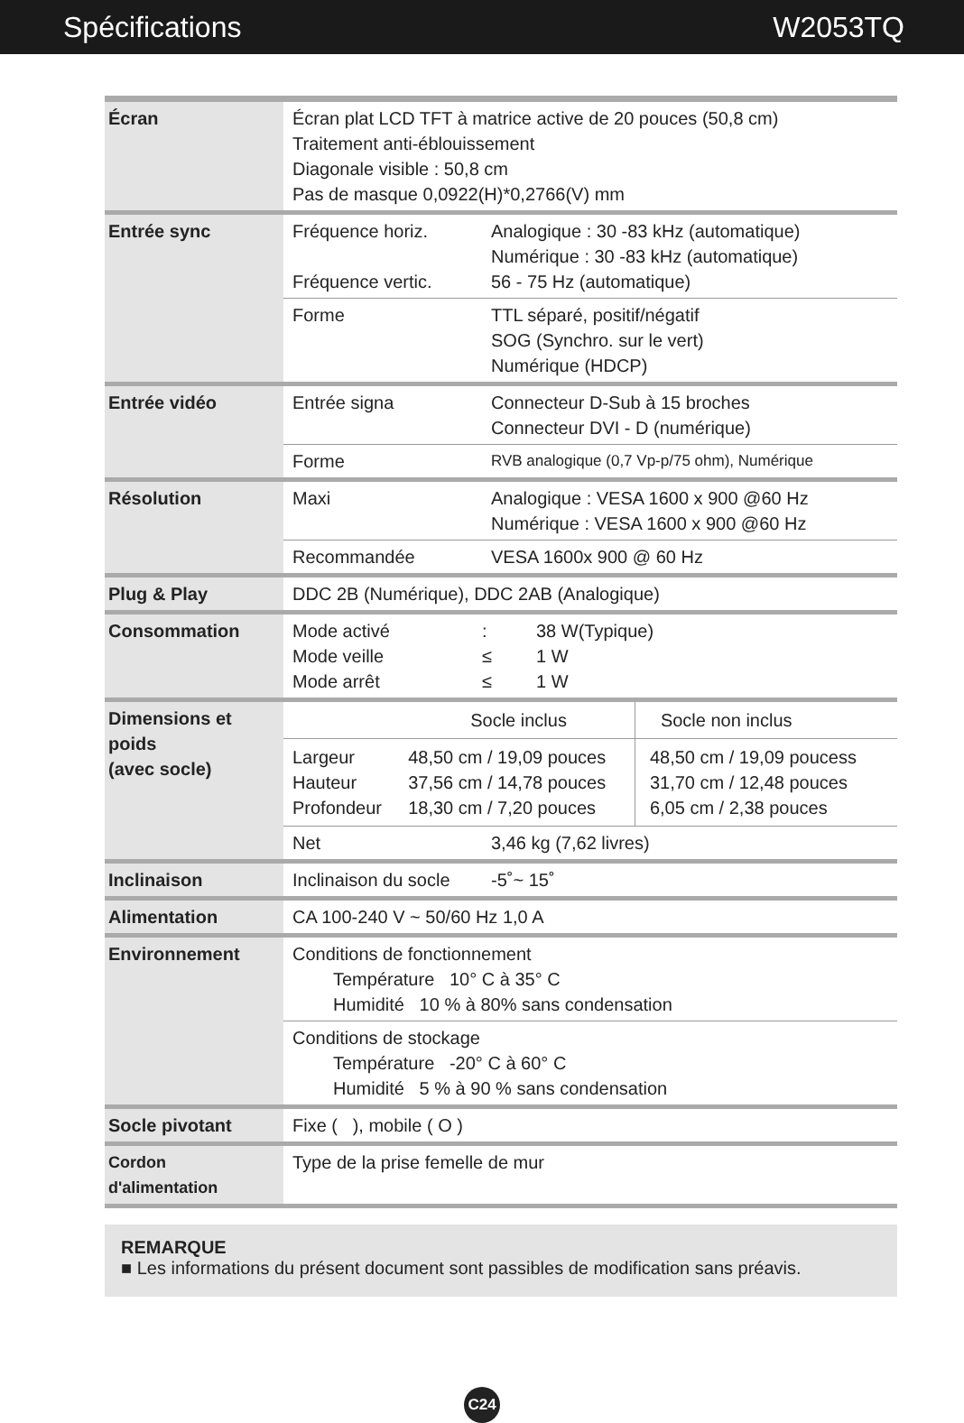Spécifications W2053TQ
| Écran | Écran plat LCD TFT à matrice active de 20 pouces (50,8 cm) Traitement anti-éblouissement Diagonale visible : 50,8 cm Pas de masque 0,0922(H)*0,2766(V) mm | |
| Entrée sync | Fréquence horiz. Fréquence vertic. | Analogique : 30 -83 kHz (automatique) Numérique : 30 -83 kHz (automatique) 56 - 75 Hz (automatique) |
| | Forme | TTL séparé, positif/négatif SOG (Synchro. sur le vert) Numérique (HDCP) |
| Entrée vidéo | Entrée signa | Connecteur D-Sub à 15 broches Connecteur DVI - D (numérique) |
| | Forme | RVB analogique (0,7 Vp-p/75 ohm), Numérique |
| Résolution | Maxi | Analogique : VESA 1600 x 900 @60 Hz Numérique : VESA 1600 x 900 @60 Hz |
| | Recommandée | VESA 1600x 900 @ 60 Hz |
| Plug & Play | DDC 2B (Numérique), DDC 2AB (Analogique) | |
| Consommation | / Mode activé / : / 38 W(Typique) / / Mode veille / ≤ / 1 W / / Mode arrêt / ≤ / 1 W / | |
| Dimensions et poids (avec socle) | / / Socle inclus / Socle non inclus / / Largeur Hauteur Profondeur / 48,50 cm / 19,09 pouces 37,56 cm / 14,78 pouces 18,30 cm / 7,20 pouces / 48,50 cm / 19,09 poucess 31,70 cm / 12,48 pouces 6,05 cm / 2,38 pouces / | |
| | Net | 3,46 kg (7,62 livres) |
| Inclinaison | Inclinaison du socle | -5˚~ 15˚ |
| Alimentation | CA 100-240 V ~ 50/60 Hz 1,0 A | |
| Environnement | Conditions de fonctionnement Température 10° C à 35° C Humidité 10 % à 80% sans condensation | |
| | Conditions de stockage Température -20° C à 60° C Humidité 5 % à 90 % sans condensation | |
| Socle pivotant | Fixe ( ), mobile ( O ) | |
| Cordon d'alimentation | Type de la prise femelle de mur | |
REMARQUE
■ Les informations du présent document sont passibles de modification sans préavis.
C24